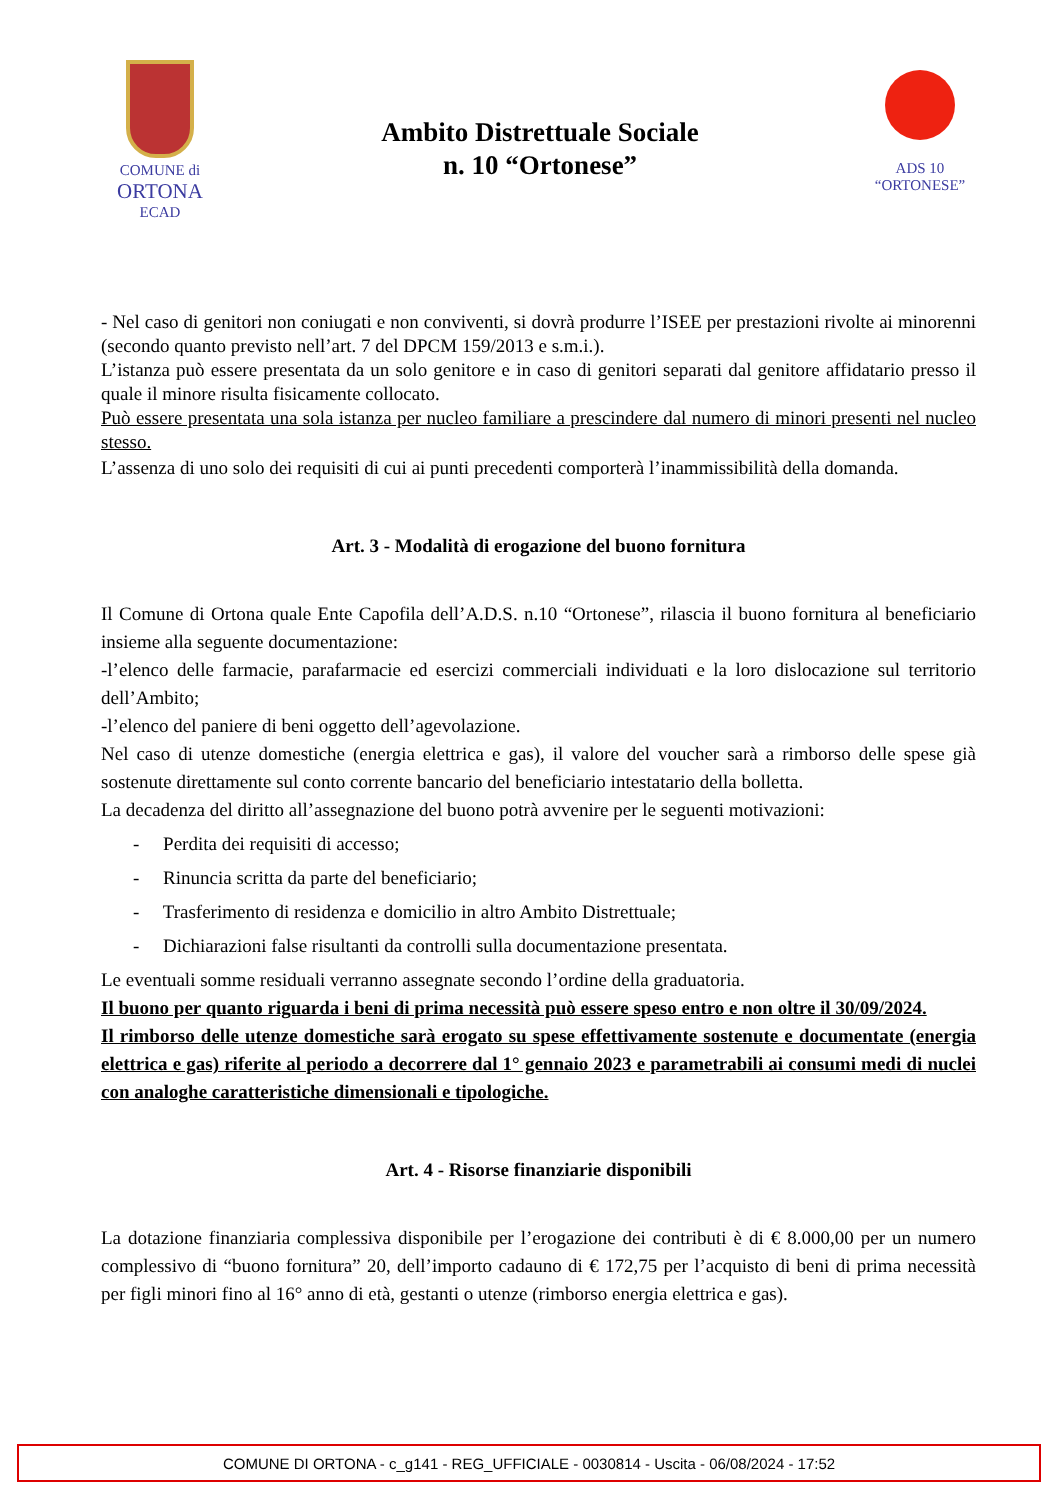COMUNE di
ORTONA
ECAD
Ambito Distrettuale Sociale
n. 10 “Ortonese”
ADS 10
“ORTONESE”
- Nel caso di genitori non coniugati e non conviventi, si dovrà produrre l’ISEE per prestazioni rivolte ai minorenni (secondo quanto previsto nell’art. 7 del DPCM 159/2013 e s.m.i.).
L’istanza può essere presentata da un solo genitore e in caso di genitori separati dal genitore affidatario presso il quale il minore risulta fisicamente collocato.
Può essere presentata una sola istanza per nucleo familiare a prescindere dal numero di minori presenti nel nucleo stesso.
L’assenza di uno solo dei requisiti di cui ai punti precedenti comporterà l’inammissibilità della domanda.
Art. 3 - Modalità di erogazione del buono fornitura
Il Comune di Ortona quale Ente Capofila dell’A.D.S. n.10 “Ortonese”, rilascia il buono fornitura al beneficiario insieme alla seguente documentazione:
-l’elenco delle farmacie, parafarmacie ed esercizi commerciali individuati e la loro dislocazione sul territorio dell’Ambito;
-l’elenco del paniere di beni oggetto dell’agevolazione.
Nel caso di utenze domestiche (energia elettrica e gas), il valore del voucher sarà a rimborso delle spese già sostenute direttamente sul conto corrente bancario del beneficiario intestatario della bolletta.
La decadenza del diritto all’assegnazione del buono potrà avvenire per le seguenti motivazioni:
- Perdita dei requisiti di accesso;
- Rinuncia scritta da parte del beneficiario;
- Trasferimento di residenza e domicilio in altro Ambito Distrettuale;
- Dichiarazioni false risultanti da controlli sulla documentazione presentata.
Le eventuali somme residuali verranno assegnate secondo l’ordine della graduatoria.
Il buono per quanto riguarda i beni di prima necessità può essere speso entro e non oltre il 30/09/2024.
Il rimborso delle utenze domestiche sarà erogato su spese effettivamente sostenute e documentate (energia elettrica e gas) riferite al periodo a decorrere dal 1° gennaio 2023 e parametrabili ai consumi medi di nuclei con analoghe caratteristiche dimensionali e tipologiche.
Art. 4 - Risorse finanziarie disponibili
La dotazione finanziaria complessiva disponibile per l’erogazione dei contributi è di € 8.000,00 per un numero complessivo di “buono fornitura” 20, dell’importo cadauno di € 172,75 per l’acquisto di beni di prima necessità per figli minori fino al 16° anno di età, gestanti o utenze (rimborso energia elettrica e gas).
COMUNE DI ORTONA - c_g141 - REG_UFFICIALE - 0030814 - Uscita - 06/08/2024 - 17:52